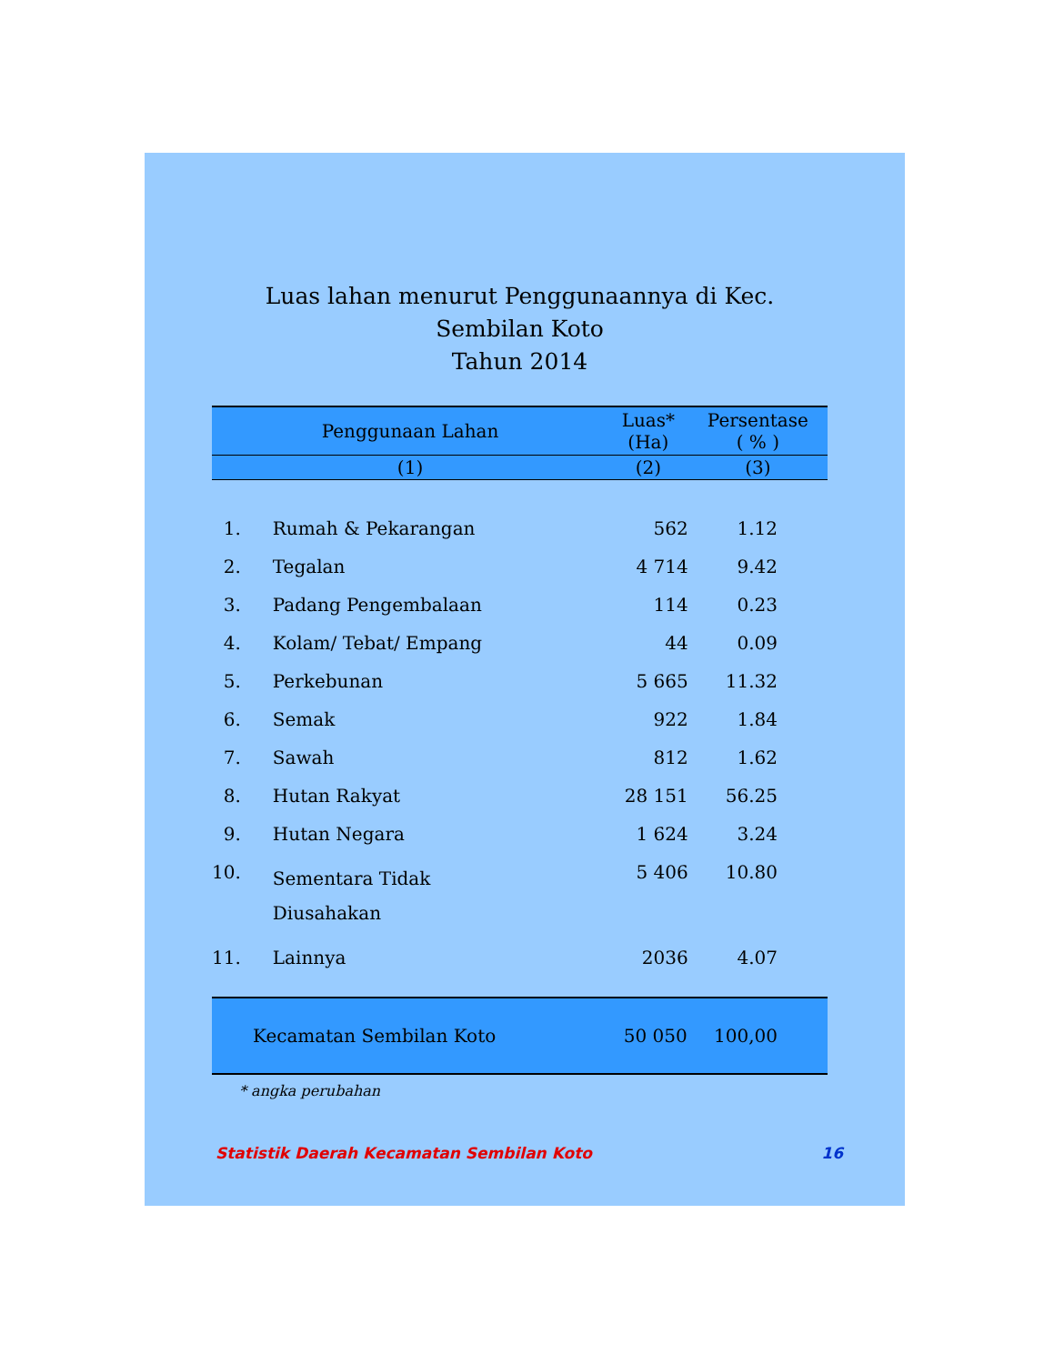Luas lahan menurut Penggunaannya di Kec. Sembilan Koto
Tahun 2014
| Penggunaan Lahan | | Luas* (Ha) | Persentase ( % ) |
| --- | --- | --- | --- |
| (1) | | (2) | (3) |
| 1. | Rumah & Pekarangan | 562 | 1.12 |
| 2. | Tegalan | 4 714 | 9.42 |
| 3. | Padang Pengembalaan | 114 | 0.23 |
| 4. | Kolam/ Tebat/ Empang | 44 | 0.09 |
| 5. | Perkebunan | 5 665 | 11.32 |
| 6. | Semak | 922 | 1.84 |
| 7. | Sawah | 812 | 1.62 |
| 8. | Hutan Rakyat | 28 151 | 56.25 |
| 9. | Hutan Negara | 1 624 | 3.24 |
| 10. | Sementara Tidak Diusahakan | 5 406 | 10.80 |
| 11. | Lainnya | 2036 | 4.07 |
| Kecamatan Sembilan Koto | | 50 050 | 100,00 |
* angka perubahan
Statistik Daerah Kecamatan Sembilan Koto 16